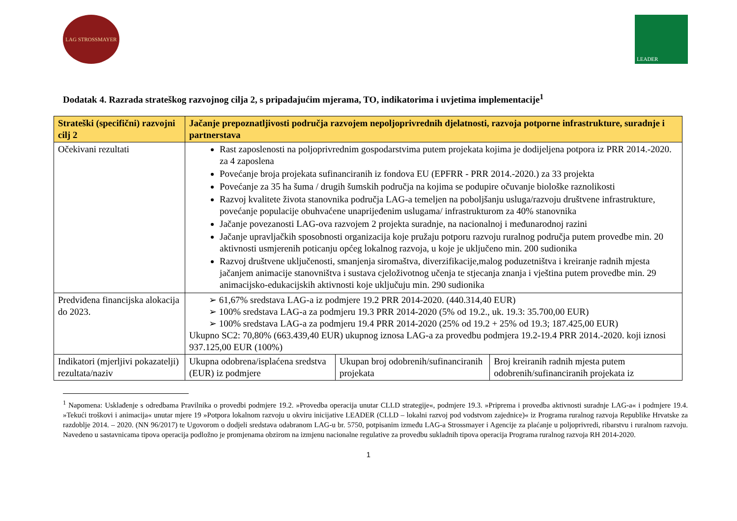LAG STROSSMAYER
LEADER
Dodatak 4. Razrada strateškog razvojnog cilja 2, s pripadajućim mjerama, TO, indikatorima i uvjetima implementacije<sup>1</sup>
| Strateški (specifični) razvojni cilj 2 | Jačanje prepoznatljivosti područja razvojem nepoljoprivrednih djelatnosti, razvoja potporne infrastrukture, suradnje i partnerstava | | |
| Očekivani rezultati | Rast zaposlenosti na poljoprivrednim gospodarstvima putem projekata kojima je dodijeljena potpora iz PRR 2014.-2020. za 4 zaposlena Povećanje broja projekata sufinanciranih iz fondova EU (EPFRR - PRR 2014.-2020.) za 33 projekta Povećanje za 35 ha šuma / drugih šumskih područja na kojima se podupire očuvanje biološke raznolikosti Razvoj kvalitete života stanovnika područja LAG-a temeljen na poboljšanju usluga/razvoju društvene infrastrukture, povećanje populacije obuhvaćene unaprijeđenim uslugama/ infrastrukturom za 40% stanovnika Jačanje povezanosti LAG-ova razvojem 2 projekta suradnje, na nacionalnoj i međunarodnoj razini Jačanje upravljačkih sposobnosti organizacija koje pružaju potporu razvoju ruralnog područja putem provedbe min. 20 aktivnosti usmjerenih poticanju općeg lokalnog razvoja, u koje je uključeno min. 200 sudionika Razvoj društvene uključenosti, smanjenja siromaštva, diverzifikacije,malog poduzetništva i kreiranje radnih mjesta jačanjem animacije stanovništva i sustava cjeloživotnog učenja te stjecanja znanja i vještina putem provedbe min. 29 animacijsko-edukacijskih aktivnosti koje uključuju min. 290 sudionika | | |
| Predviđena financijska alokacija do 2023. | ➢ 61,67% sredstava LAG-a iz podmjere 19.2 PRR 2014-2020. (440.314,40 EUR) ➢ 100% sredstava LAG-a za podmjeru 19.3 PRR 2014-2020 (5% od 19.2., uk. 19.3: 35.700,00 EUR) ➢ 100% sredstava LAG-a za podmjeru 19.4 PRR 2014-2020 (25% od 19.2 + 25% od 19.3; 187.425,00 EUR) Ukupno SC2: 70,80% (663.439,40 EUR) ukupnog iznosa LAG-a za provedbu podmjera 19.2-19.4 PRR 2014.-2020. koji iznosi 937.125,00 EUR (100%) | | |
| Indikatori (mjerljivi pokazatelji) rezultata/naziv | Ukupna odobrena/isplaćena sredstva (EUR) iz podmjere | Ukupan broj odobrenih/sufinanciranih projekata | Broj kreiranih radnih mjesta putem odobrenih/sufinanciranih projekata iz |
<sup>1</sup> Napomena: Usklađenje s odredbama Pravilnika o provedbi podmjere 19.2. »Provedba operacija unutar CLLD strategije«, podmjere 19.3. »Priprema i provedba aktivnosti suradnje LAG-a« i podmjere 19.4. »Tekući troškovi i animacija« unutar mjere 19 »Potpora lokalnom razvoju u okviru inicijative LEADER (CLLD – lokalni razvoj pod vodstvom zajednice)« iz Programa ruralnog razvoja Republike Hrvatske za razdoblje 2014. – 2020. (NN 96/2017) te Ugovorom o dodjeli sredstava odabranom LAG-u br. 5750, potpisanim između LAG-a Strossmayer i Agencije za plaćanje u poljoprivredi, ribarstvu i ruralnom razvoju. Navedeno u sastavnicama tipova operacija podložno je promjenama obzirom na izmjenu nacionalne regulative za provedbu sukladnih tipova operacija Programa ruralnog razvoja RH 2014-2020.
1